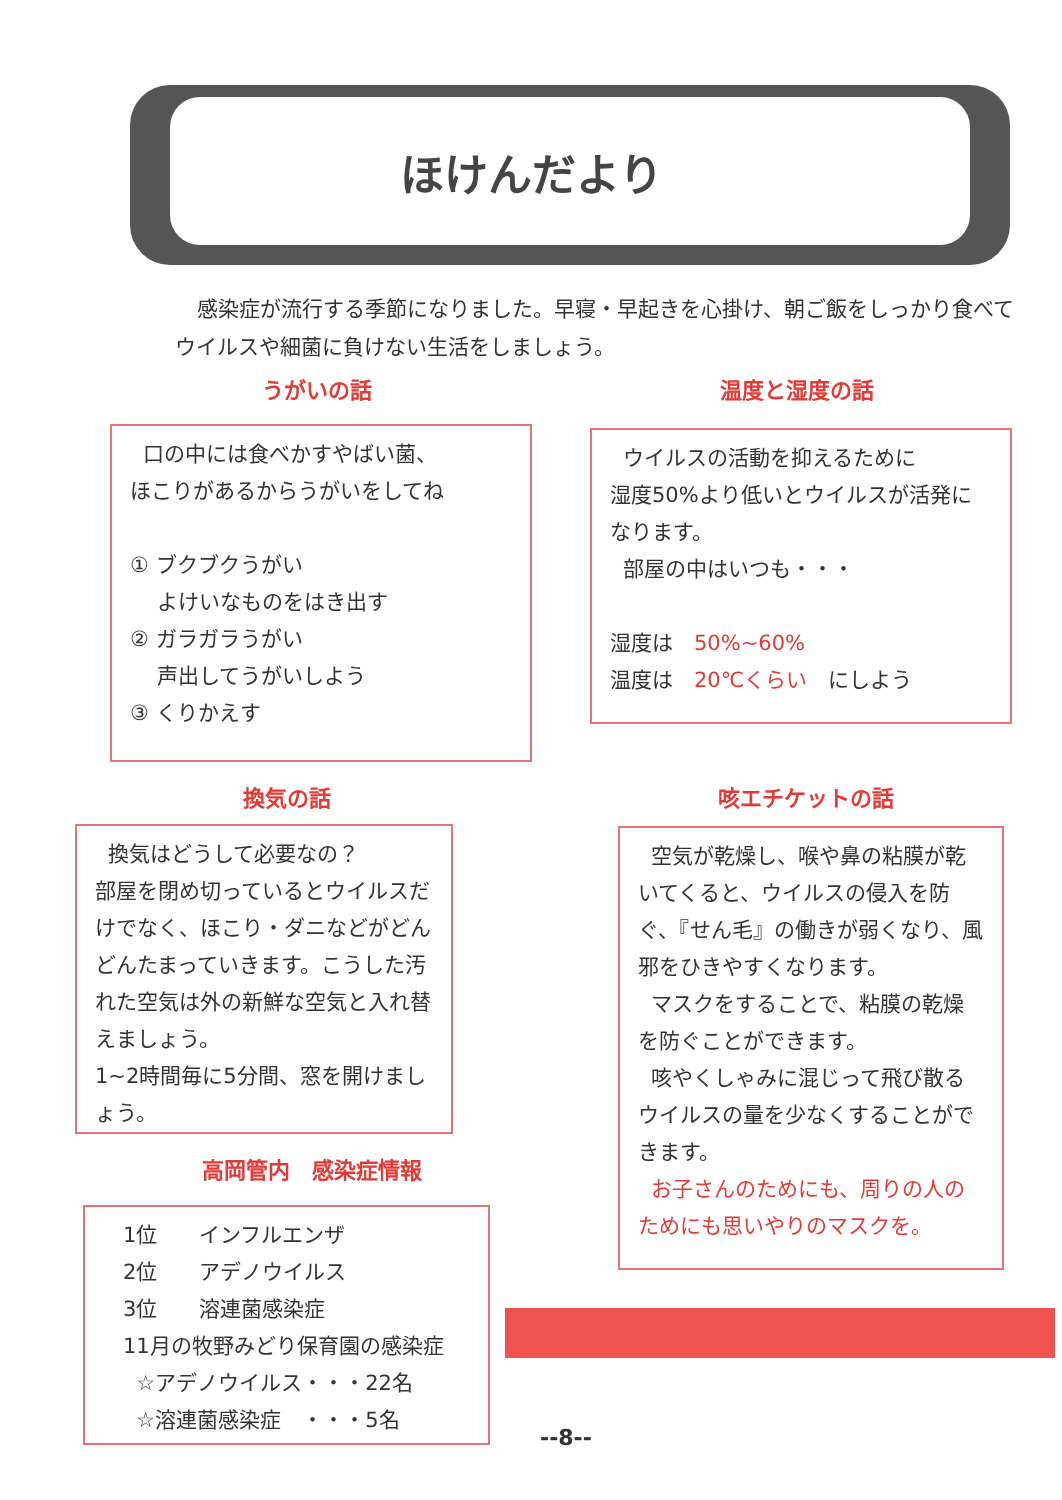ほけんだより
感染症が流行する季節になりました。早寝・早起きを心掛け、朝ご飯をしっかり食べてウイルスや細菌に負けない生活をしましょう。
うがいの話 温度と湿度の話
口の中には食べかすやばい菌、
ほこりがあるからうがいをしてね
① ブクブクうがい
よけいなものをはき出す
② ガラガラうがい
声出してうがいしよう
③ くりかえす
ウイルスの活動を抑えるために
湿度50%より低いとウイルスが活発になります。
部屋の中はいつも・・・
湿度は　50%~60%
温度は　20℃くらい　にしよう
換気の話 咳エチケットの話
換気はどうして必要なの？
部屋を閉め切っているとウイルスだけでなく、ほこり・ダニなどがどんどんたまっていきます。こうした汚れた空気は外の新鮮な空気と入れ替えましょう。
1~2時間毎に5分間、窓を開けましょう。
空気が乾燥し、喉や鼻の粘膜が乾いてくると、ウイルスの侵入を防ぐ、『せん毛』の働きが弱くなり、風邪をひきやすくなります。
マスクをすることで、粘膜の乾燥を防ぐことができます。
咳やくしゃみに混じって飛び散るウイルスの量を少なくすることができます。
お子さんのためにも、周りの人のためにも思いやりのマスクを。
高岡管内　感染症情報
1位　　インフルエンザ
2位　　アデノウイルス
3位　　溶連菌感染症
11月の牧野みどり保育園の感染症
☆アデノウイルス・・・22名
☆溶連菌感染症　・・・5名
--8--